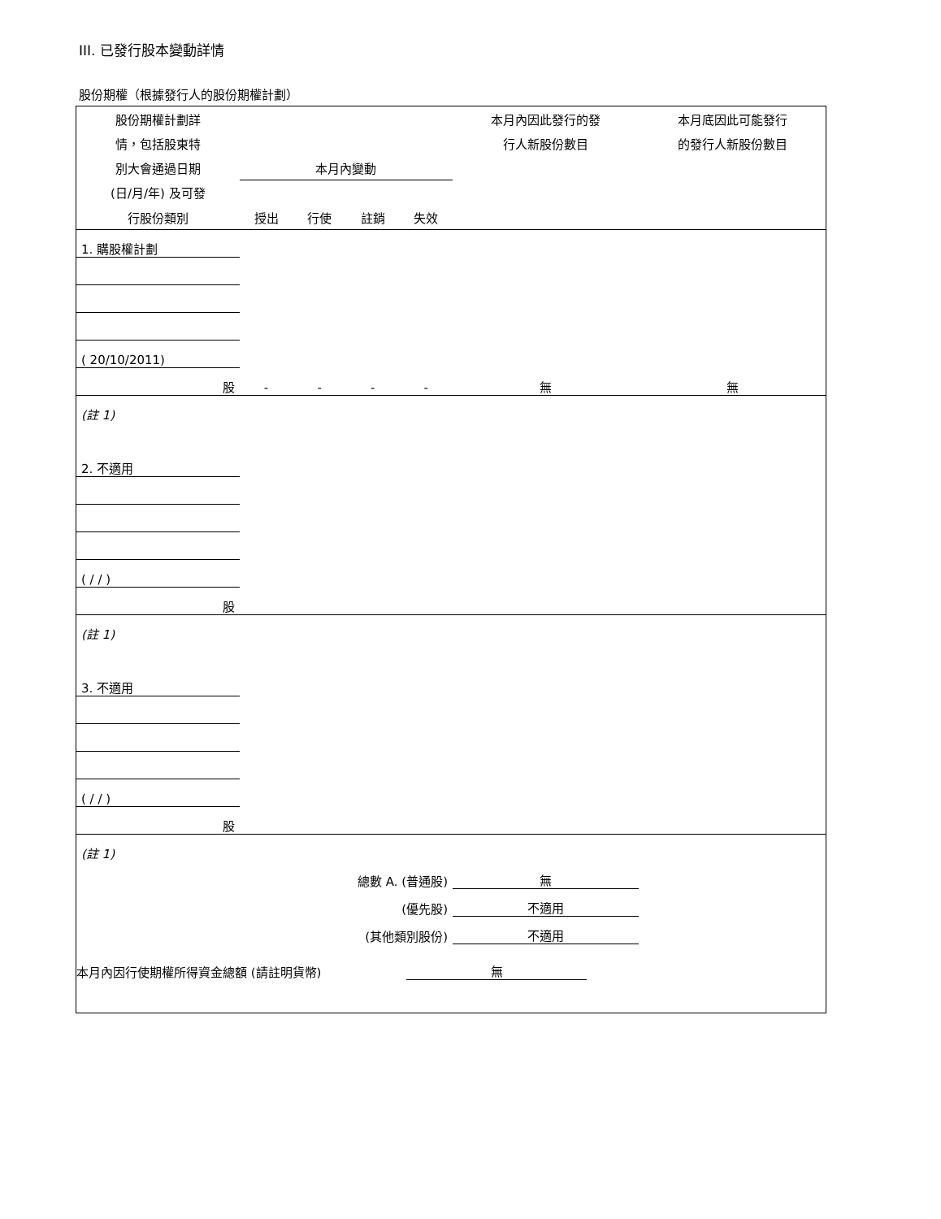III. 已發行股本變動詳情
股份期權（根據發行人的股份期權計劃）
| 股份期權計劃詳 | | | | | 本月內因此發行的發 | 本月底因此可能發行 |
| 情，包括股東特 | | | | | 行人新股份數目 | 的發行人新股份數目 |
| 別大會通過日期 | 本月內變動 | | | | | |
| (日/月/年) 及可發 | | | | | | |
| 行股份類別 | 授出 | 行使 | 註銷 | 失效 | | |
| 1. 購股權計劃 | | | | | | |
| ( 20/10/2011) | | | | | | |
| 股 | - | - | - | - | 無 | 無 |
| (註 1) | | | | | | |
| 2. 不適用 | | | | | | |
| ( / / ) | | | | | | |
| 股 | | | | | | |
| (註 1) | | | | | | |
| 3. 不適用 | | | | | | |
| ( / / ) | | | | | | |
| 股 | | | | | | |
| (註 1) | | | | | | |
| 總數 A. (普通股) | | | | | 無 | |
| (優先股) | | | | | 不適用 | |
| (其他類別股份) | | | | | 不適用 | |
本月內因行使期權所得資金總額 (請註明貨幣) 無